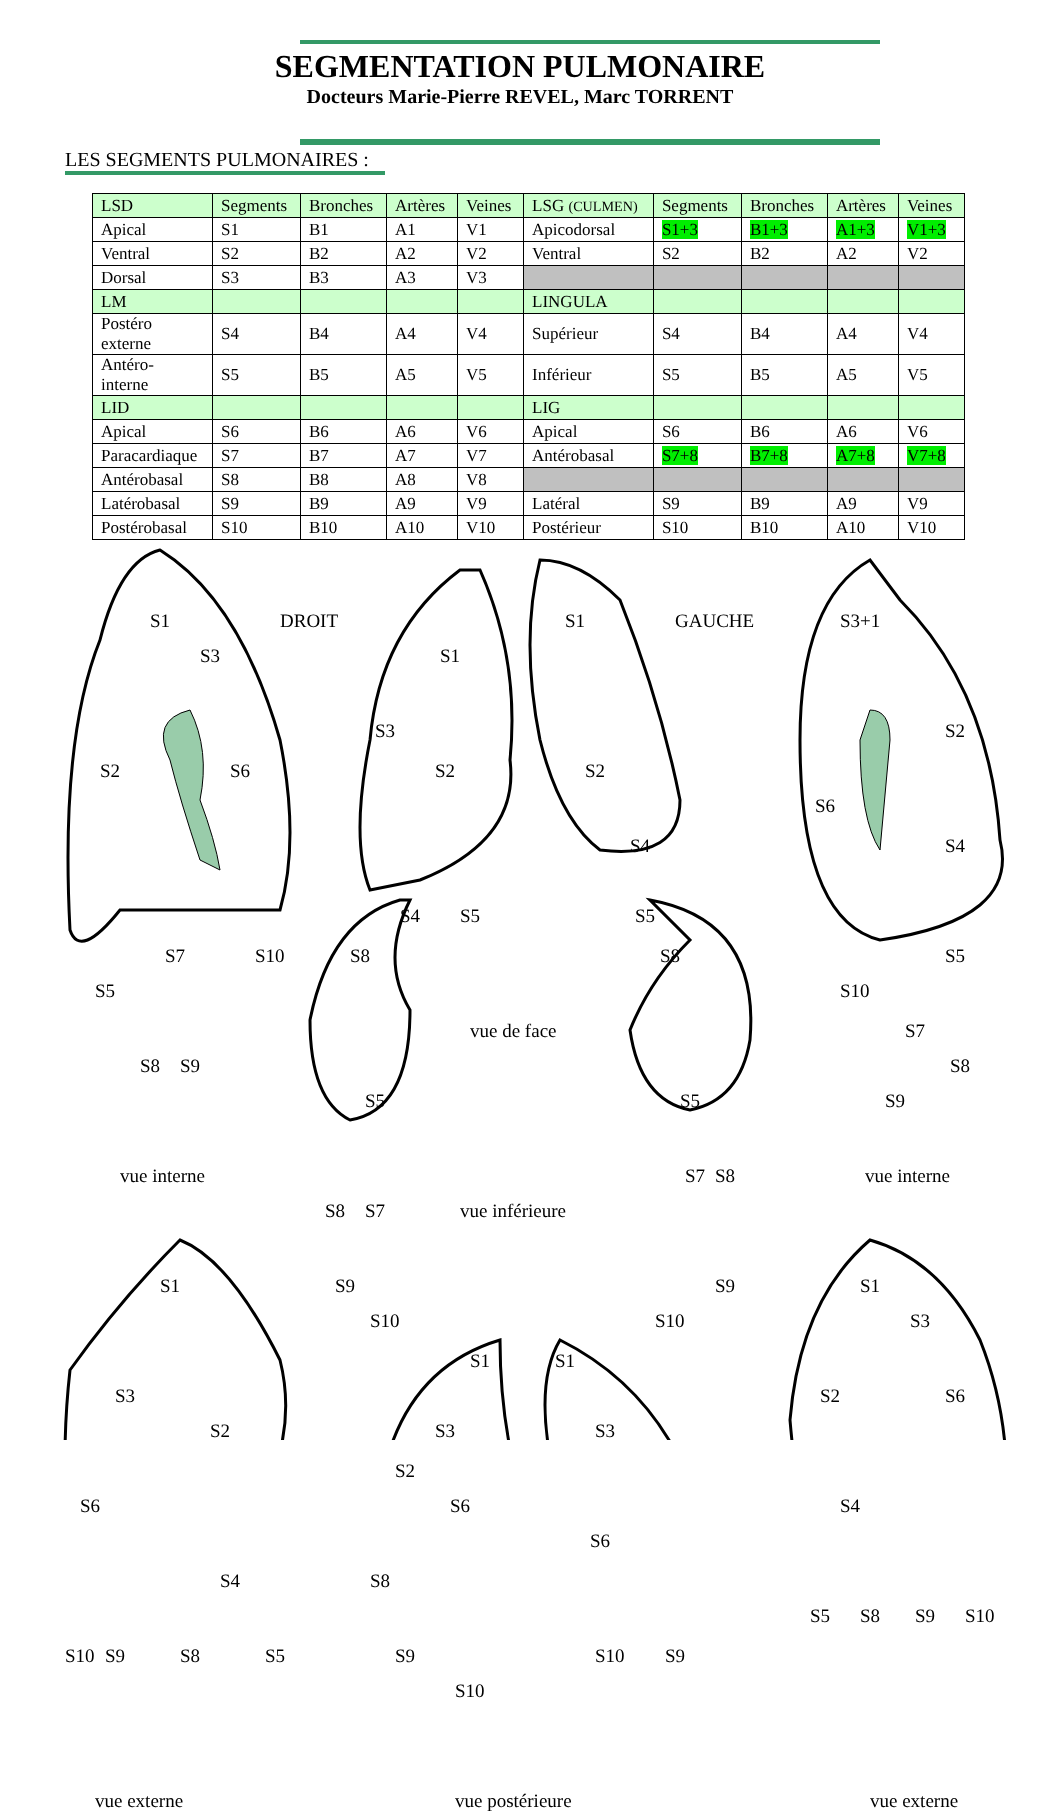SEGMENTATION PULMONAIRE
Docteurs Marie-Pierre REVEL, Marc TORRENT
LES SEGMENTS PULMONAIRES :
| LSD | Segments | Bronches | Artères | Veines | LSG (CULMEN) | Segments | Bronches | Artères | Veines |
| Apical | S1 | B1 | A1 | V1 | Apicodorsal | S1+3 | B1+3 | A1+3 | V1+3 |
| Ventral | S2 | B2 | A2 | V2 | Ventral | S2 | B2 | A2 | V2 |
| Dorsal | S3 | B3 | A3 | V3 | | | | | |
| LM | | | | | LINGULA | | | | |
| Postéro externe | S4 | B4 | A4 | V4 | Supérieur | S4 | B4 | A4 | V4 |
| Antéro- interne | S5 | B5 | A5 | V5 | Inférieur | S5 | B5 | A5 | V5 |
| LID | | | | | LIG | | | | |
| Apical | S6 | B6 | A6 | V6 | Apical | S6 | B6 | A6 | V6 |
| Paracardiaque | S7 | B7 | A7 | V7 | Antérobasal | S7+8 | B7+8 | A7+8 | V7+8 |
| Antérobasal | S8 | B8 | A8 | V8 | | | | | |
| Latérobasal | S9 | B9 | A9 | V9 | Latéral | S9 | B9 | A9 | V9 |
| Postérobasal | S10 | B10 | A10 | V10 | Postérieur | S10 | B10 | A10 | V10 |
S1
S3
DROIT
S2 S6
S7 S10
S5
S8 S9
S1
S3
S2
S4 S5
S8
S1 GAUCHE
S2
S4
S5
S8
S3+1
S2
S6
S4
S5
S10
S7
S8
S9
vue de face
vue interne vue interne
S5
S8 S7
S9
S10
vue inférieure
S5
S7 S8
S9
S10
S1
S3
S2
S6
S4
S10 S9 S8 S5
S1
S3
S2
S6
S8
S9
S10
S1
S3
S6
S10 S9
S1
S3
S2 S6
S4
S5 S8 S9 S10
vue externe vue postérieure vue externe